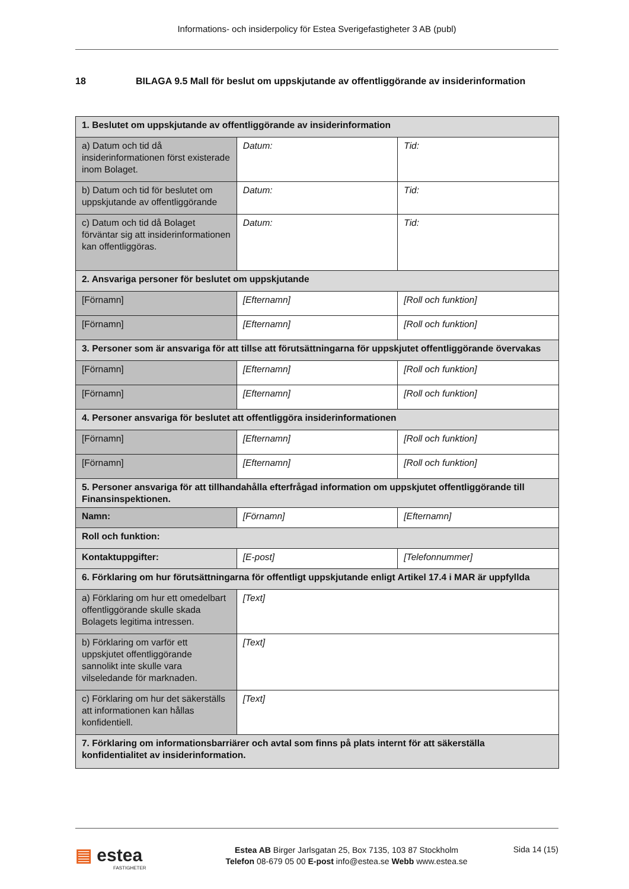Informations- och insiderpolicy för Estea Sverigefastigheter 3 AB (publ)
18 BILAGA 9.5 Mall för beslut om uppskjutande av offentliggörande av insiderinformation
| 1. Beslutet om uppskjutande av offentliggörande av insiderinformation | | |
| a) Datum och tid då insiderinformationen först existerade inom Bolaget. | Datum: | Tid: |
| b) Datum och tid för beslutet om uppskjutande av offentliggörande | Datum: | Tid: |
| c) Datum och tid då Bolaget förväntar sig att insiderinformationen kan offentliggöras. | Datum: | Tid: |
| 2. Ansvariga personer för beslutet om uppskjutande | | |
| [Förnamn] | [Efternamn] | [Roll och funktion] |
| [Förnamn] | [Efternamn] | [Roll och funktion] |
| 3. Personer som är ansvariga för att tillse att förutsättningarna för uppskjutet offentliggörande övervakas | | |
| [Förnamn] | [Efternamn] | [Roll och funktion] |
| [Förnamn] | [Efternamn] | [Roll och funktion] |
| 4. Personer ansvariga för beslutet att offentliggöra insiderinformationen | | |
| [Förnamn] | [Efternamn] | [Roll och funktion] |
| [Förnamn] | [Efternamn] | [Roll och funktion] |
| 5. Personer ansvariga för att tillhandahålla efterfrågad information om uppskjutet offentliggörande till Finansinspektionen. | | |
| Namn: | [Förnamn] | [Efternamn] |
| Roll och funktion: | | |
| Kontaktuppgifter: | [E-post] | [Telefonnummer] |
| 6. Förklaring om hur förutsättningarna för offentligt uppskjutande enligt Artikel 17.4 i MAR är uppfyllda | | |
| a) Förklaring om hur ett omedelbart offentliggörande skulle skada Bolagets legitima intressen. | [Text] | |
| b) Förklaring om varför ett uppskjutet offentliggörande sannolikt inte skulle vara vilseledande för marknaden. | [Text] | |
| c) Förklaring om hur det säkerställs att informationen kan hållas konfidentiell. | [Text] | |
| 7. Förklaring om informationsbarriärer och avtal som finns på plats internt för att säkerställa konfidentialitet av insiderinformation. | | |
▤ estea
FASTIGHETER
Estea AB Birger Jarlsgatan 25, Box 7135, 103 87 Stockholm
Telefon 08-679 05 00 E-post info@estea.se Webb www.estea.se
Sida 14 (15)